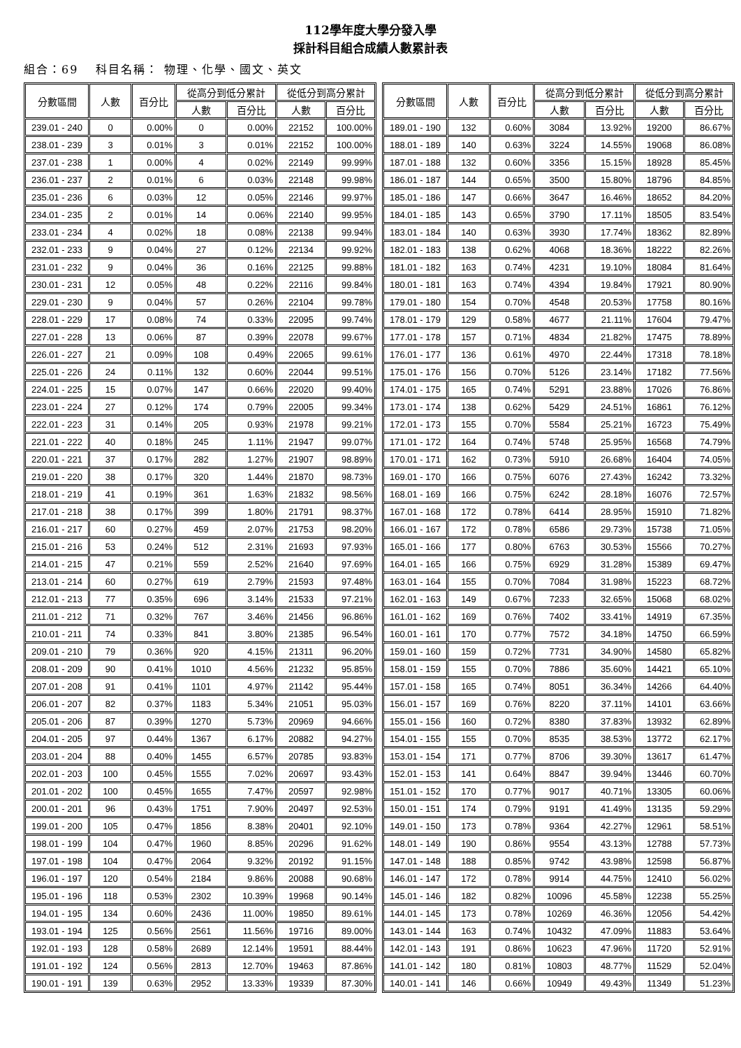112學年度大學分發入學
採計科目組合成績人數累計表
組合：69　 科目名稱： 物理、化學、國文、英文
| 分數區間 | 人數 | 百分比 | 從高分到低分累計 | | 從低分到高分累計 | |
| --- | --- | --- | --- | --- | --- | --- |
| | | | 人數 | 百分比 | 人數 | 百分比 |
| 239.01 - 240 | 0 | 0.00% | 0 | 0.00% | 22152 | 100.00% |
| 238.01 - 239 | 3 | 0.01% | 3 | 0.01% | 22152 | 100.00% |
| 237.01 - 238 | 1 | 0.00% | 4 | 0.02% | 22149 | 99.99% |
| 236.01 - 237 | 2 | 0.01% | 6 | 0.03% | 22148 | 99.98% |
| 235.01 - 236 | 6 | 0.03% | 12 | 0.05% | 22146 | 99.97% |
| 234.01 - 235 | 2 | 0.01% | 14 | 0.06% | 22140 | 99.95% |
| 233.01 - 234 | 4 | 0.02% | 18 | 0.08% | 22138 | 99.94% |
| 232.01 - 233 | 9 | 0.04% | 27 | 0.12% | 22134 | 99.92% |
| 231.01 - 232 | 9 | 0.04% | 36 | 0.16% | 22125 | 99.88% |
| 230.01 - 231 | 12 | 0.05% | 48 | 0.22% | 22116 | 99.84% |
| 229.01 - 230 | 9 | 0.04% | 57 | 0.26% | 22104 | 99.78% |
| 228.01 - 229 | 17 | 0.08% | 74 | 0.33% | 22095 | 99.74% |
| 227.01 - 228 | 13 | 0.06% | 87 | 0.39% | 22078 | 99.67% |
| 226.01 - 227 | 21 | 0.09% | 108 | 0.49% | 22065 | 99.61% |
| 225.01 - 226 | 24 | 0.11% | 132 | 0.60% | 22044 | 99.51% |
| 224.01 - 225 | 15 | 0.07% | 147 | 0.66% | 22020 | 99.40% |
| 223.01 - 224 | 27 | 0.12% | 174 | 0.79% | 22005 | 99.34% |
| 222.01 - 223 | 31 | 0.14% | 205 | 0.93% | 21978 | 99.21% |
| 221.01 - 222 | 40 | 0.18% | 245 | 1.11% | 21947 | 99.07% |
| 220.01 - 221 | 37 | 0.17% | 282 | 1.27% | 21907 | 98.89% |
| 219.01 - 220 | 38 | 0.17% | 320 | 1.44% | 21870 | 98.73% |
| 218.01 - 219 | 41 | 0.19% | 361 | 1.63% | 21832 | 98.56% |
| 217.01 - 218 | 38 | 0.17% | 399 | 1.80% | 21791 | 98.37% |
| 216.01 - 217 | 60 | 0.27% | 459 | 2.07% | 21753 | 98.20% |
| 215.01 - 216 | 53 | 0.24% | 512 | 2.31% | 21693 | 97.93% |
| 214.01 - 215 | 47 | 0.21% | 559 | 2.52% | 21640 | 97.69% |
| 213.01 - 214 | 60 | 0.27% | 619 | 2.79% | 21593 | 97.48% |
| 212.01 - 213 | 77 | 0.35% | 696 | 3.14% | 21533 | 97.21% |
| 211.01 - 212 | 71 | 0.32% | 767 | 3.46% | 21456 | 96.86% |
| 210.01 - 211 | 74 | 0.33% | 841 | 3.80% | 21385 | 96.54% |
| 209.01 - 210 | 79 | 0.36% | 920 | 4.15% | 21311 | 96.20% |
| 208.01 - 209 | 90 | 0.41% | 1010 | 4.56% | 21232 | 95.85% |
| 207.01 - 208 | 91 | 0.41% | 1101 | 4.97% | 21142 | 95.44% |
| 206.01 - 207 | 82 | 0.37% | 1183 | 5.34% | 21051 | 95.03% |
| 205.01 - 206 | 87 | 0.39% | 1270 | 5.73% | 20969 | 94.66% |
| 204.01 - 205 | 97 | 0.44% | 1367 | 6.17% | 20882 | 94.27% |
| 203.01 - 204 | 88 | 0.40% | 1455 | 6.57% | 20785 | 93.83% |
| 202.01 - 203 | 100 | 0.45% | 1555 | 7.02% | 20697 | 93.43% |
| 201.01 - 202 | 100 | 0.45% | 1655 | 7.47% | 20597 | 92.98% |
| 200.01 - 201 | 96 | 0.43% | 1751 | 7.90% | 20497 | 92.53% |
| 199.01 - 200 | 105 | 0.47% | 1856 | 8.38% | 20401 | 92.10% |
| 198.01 - 199 | 104 | 0.47% | 1960 | 8.85% | 20296 | 91.62% |
| 197.01 - 198 | 104 | 0.47% | 2064 | 9.32% | 20192 | 91.15% |
| 196.01 - 197 | 120 | 0.54% | 2184 | 9.86% | 20088 | 90.68% |
| 195.01 - 196 | 118 | 0.53% | 2302 | 10.39% | 19968 | 90.14% |
| 194.01 - 195 | 134 | 0.60% | 2436 | 11.00% | 19850 | 89.61% |
| 193.01 - 194 | 125 | 0.56% | 2561 | 11.56% | 19716 | 89.00% |
| 192.01 - 193 | 128 | 0.58% | 2689 | 12.14% | 19591 | 88.44% |
| 191.01 - 192 | 124 | 0.56% | 2813 | 12.70% | 19463 | 87.86% |
| 190.01 - 191 | 139 | 0.63% | 2952 | 13.33% | 19339 | 87.30% |
| 分數區間 | 人數 | 百分比 | 從高分到低分累計 | | 從低分到高分累計 | |
| --- | --- | --- | --- | --- | --- | --- |
| | | | 人數 | 百分比 | 人數 | 百分比 |
| 189.01 - 190 | 132 | 0.60% | 3084 | 13.92% | 19200 | 86.67% |
| 188.01 - 189 | 140 | 0.63% | 3224 | 14.55% | 19068 | 86.08% |
| 187.01 - 188 | 132 | 0.60% | 3356 | 15.15% | 18928 | 85.45% |
| 186.01 - 187 | 144 | 0.65% | 3500 | 15.80% | 18796 | 84.85% |
| 185.01 - 186 | 147 | 0.66% | 3647 | 16.46% | 18652 | 84.20% |
| 184.01 - 185 | 143 | 0.65% | 3790 | 17.11% | 18505 | 83.54% |
| 183.01 - 184 | 140 | 0.63% | 3930 | 17.74% | 18362 | 82.89% |
| 182.01 - 183 | 138 | 0.62% | 4068 | 18.36% | 18222 | 82.26% |
| 181.01 - 182 | 163 | 0.74% | 4231 | 19.10% | 18084 | 81.64% |
| 180.01 - 181 | 163 | 0.74% | 4394 | 19.84% | 17921 | 80.90% |
| 179.01 - 180 | 154 | 0.70% | 4548 | 20.53% | 17758 | 80.16% |
| 178.01 - 179 | 129 | 0.58% | 4677 | 21.11% | 17604 | 79.47% |
| 177.01 - 178 | 157 | 0.71% | 4834 | 21.82% | 17475 | 78.89% |
| 176.01 - 177 | 136 | 0.61% | 4970 | 22.44% | 17318 | 78.18% |
| 175.01 - 176 | 156 | 0.70% | 5126 | 23.14% | 17182 | 77.56% |
| 174.01 - 175 | 165 | 0.74% | 5291 | 23.88% | 17026 | 76.86% |
| 173.01 - 174 | 138 | 0.62% | 5429 | 24.51% | 16861 | 76.12% |
| 172.01 - 173 | 155 | 0.70% | 5584 | 25.21% | 16723 | 75.49% |
| 171.01 - 172 | 164 | 0.74% | 5748 | 25.95% | 16568 | 74.79% |
| 170.01 - 171 | 162 | 0.73% | 5910 | 26.68% | 16404 | 74.05% |
| 169.01 - 170 | 166 | 0.75% | 6076 | 27.43% | 16242 | 73.32% |
| 168.01 - 169 | 166 | 0.75% | 6242 | 28.18% | 16076 | 72.57% |
| 167.01 - 168 | 172 | 0.78% | 6414 | 28.95% | 15910 | 71.82% |
| 166.01 - 167 | 172 | 0.78% | 6586 | 29.73% | 15738 | 71.05% |
| 165.01 - 166 | 177 | 0.80% | 6763 | 30.53% | 15566 | 70.27% |
| 164.01 - 165 | 166 | 0.75% | 6929 | 31.28% | 15389 | 69.47% |
| 163.01 - 164 | 155 | 0.70% | 7084 | 31.98% | 15223 | 68.72% |
| 162.01 - 163 | 149 | 0.67% | 7233 | 32.65% | 15068 | 68.02% |
| 161.01 - 162 | 169 | 0.76% | 7402 | 33.41% | 14919 | 67.35% |
| 160.01 - 161 | 170 | 0.77% | 7572 | 34.18% | 14750 | 66.59% |
| 159.01 - 160 | 159 | 0.72% | 7731 | 34.90% | 14580 | 65.82% |
| 158.01 - 159 | 155 | 0.70% | 7886 | 35.60% | 14421 | 65.10% |
| 157.01 - 158 | 165 | 0.74% | 8051 | 36.34% | 14266 | 64.40% |
| 156.01 - 157 | 169 | 0.76% | 8220 | 37.11% | 14101 | 63.66% |
| 155.01 - 156 | 160 | 0.72% | 8380 | 37.83% | 13932 | 62.89% |
| 154.01 - 155 | 155 | 0.70% | 8535 | 38.53% | 13772 | 62.17% |
| 153.01 - 154 | 171 | 0.77% | 8706 | 39.30% | 13617 | 61.47% |
| 152.01 - 153 | 141 | 0.64% | 8847 | 39.94% | 13446 | 60.70% |
| 151.01 - 152 | 170 | 0.77% | 9017 | 40.71% | 13305 | 60.06% |
| 150.01 - 151 | 174 | 0.79% | 9191 | 41.49% | 13135 | 59.29% |
| 149.01 - 150 | 173 | 0.78% | 9364 | 42.27% | 12961 | 58.51% |
| 148.01 - 149 | 190 | 0.86% | 9554 | 43.13% | 12788 | 57.73% |
| 147.01 - 148 | 188 | 0.85% | 9742 | 43.98% | 12598 | 56.87% |
| 146.01 - 147 | 172 | 0.78% | 9914 | 44.75% | 12410 | 56.02% |
| 145.01 - 146 | 182 | 0.82% | 10096 | 45.58% | 12238 | 55.25% |
| 144.01 - 145 | 173 | 0.78% | 10269 | 46.36% | 12056 | 54.42% |
| 143.01 - 144 | 163 | 0.74% | 10432 | 47.09% | 11883 | 53.64% |
| 142.01 - 143 | 191 | 0.86% | 10623 | 47.96% | 11720 | 52.91% |
| 141.01 - 142 | 180 | 0.81% | 10803 | 48.77% | 11529 | 52.04% |
| 140.01 - 141 | 146 | 0.66% | 10949 | 49.43% | 11349 | 51.23% |